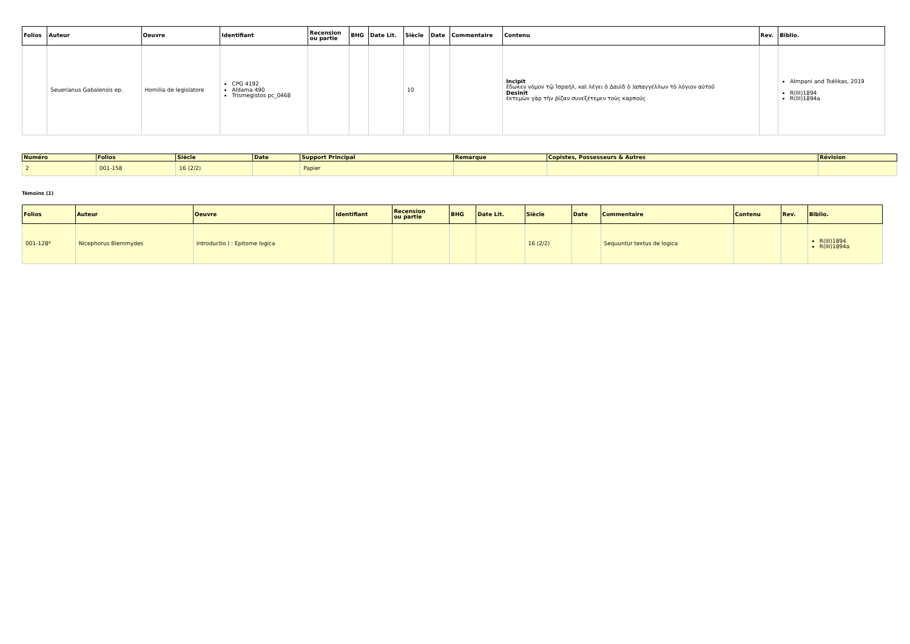| Folios | Auteur | Oeuvre | Identifiant | Recension ou partie | BHG | Date Lit. | Siècle | Date | Commentaire | Contenu | Rev. | Biblio. |
| --- | --- | --- | --- | --- | --- | --- | --- | --- | --- | --- | --- | --- |
| | Seuerianus Gabalensis ep. | Homilia de legislatore | CPG 4192 Aldama 490 Trismegistos pc_0468 | | | | 10 | | | Incipit ἔδωκεν νόμον τῷ Ἰσραήλ, καὶ λέγει ὁ Δαυὶδ ὁ )απαγγέλλων τὸ λόγιον αὐτοῦ Desinit ἐκτεμὼν γὰρ τὴν ῥίζαν συνεξέτεμεν τοὺς καρπούς | | Almpani and Tsélikas, 2019 R(III)1894 R(III)1894a |
| Numéro | Folios | Siècle | Date | Support Principal | Remarque | Copistes, Possesseurs & Autres | Révision |
| --- | --- | --- | --- | --- | --- | --- | --- |
| 2 | 001-158 | 16 (2/2) | | Papier | | | |
Témoins (1)
| Folios | Auteur | Oeuvre | Identifiant | Recension ou partie | BHG | Date Lit. | Siècle | Date | Commentaire | Contenu | Rev. | Biblio. |
| --- | --- | --- | --- | --- | --- | --- | --- | --- | --- | --- | --- | --- |
| 001-128* | Nicephorus Blemmydes | Introductio I : Epitome logica | | | | | 16 (2/2) | | Sequuntur textus de logica | | | R(III)1894 R(III)1894a |